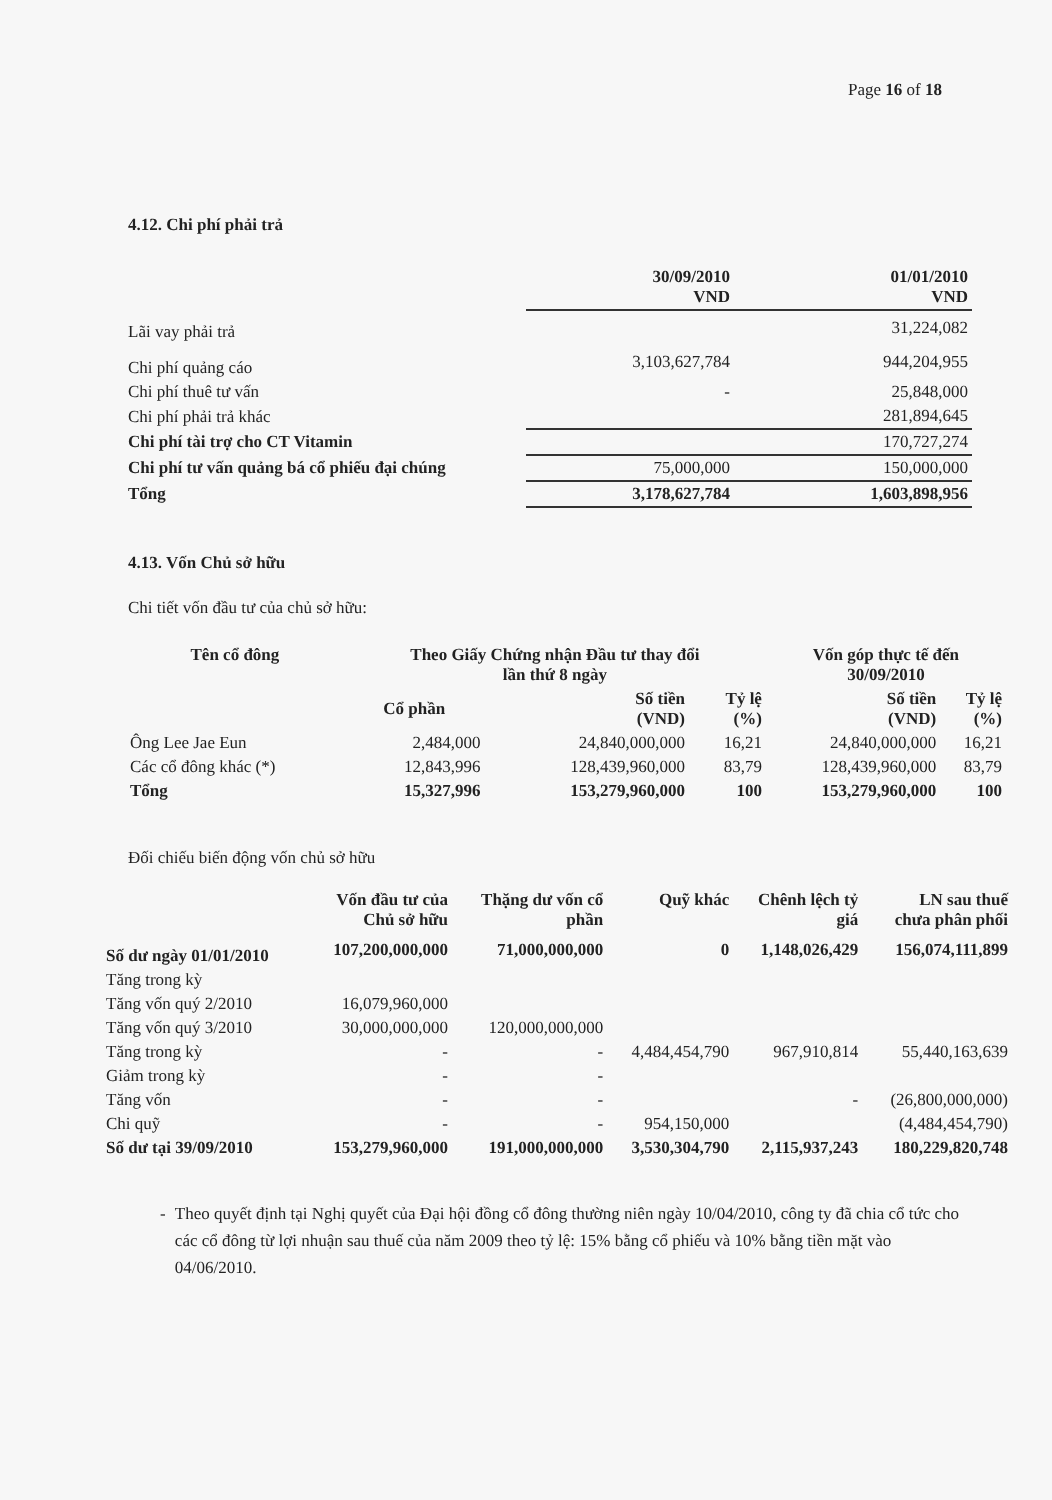Page 16 of 18
4.12. Chi phí phải trả
| | 30/09/2010 VND | 01/01/2010 VND |
| --- | --- | --- |
| Lãi vay phải trả | | 31,224,082 |
| Chi phí quảng cáo | 3,103,627,784 | 944,204,955 |
| Chi phí thuê tư vấn | - | 25,848,000 |
| Chi phí phải trả khác | | 281,894,645 |
| Chi phí tài trợ cho CT Vitamin | | 170,727,274 |
| Chi phí tư vấn quảng bá cổ phiếu đại chúng | 75,000,000 | 150,000,000 |
| Tổng | 3,178,627,784 | 1,603,898,956 |
4.13. Vốn Chủ sở hữu
Chi tiết vốn đầu tư của chủ sở hữu:
| Tên cổ đông | Theo Giấy Chứng nhận Đầu tư thay đổi lần thứ 8 ngày | | | Vốn góp thực tế đến 30/09/2010 | |
| --- | --- | --- | --- | --- | --- |
| | Cổ phần | Số tiền (VND) | Tỷ lệ (%) | Số tiền (VND) | Tỷ lệ (%) |
| Ông Lee Jae Eun | 2,484,000 | 24,840,000,000 | 16,21 | 24,840,000,000 | 16,21 |
| Các cổ đông khác (*) | 12,843,996 | 128,439,960,000 | 83,79 | 128,439,960,000 | 83,79 |
| Tổng | 15,327,996 | 153,279,960,000 | 100 | 153,279,960,000 | 100 |
Đối chiếu biến động vốn chủ sở hữu
| | Vốn đầu tư của Chủ sở hữu | Thặng dư vốn cổ phần | Quỹ khác | Chênh lệch tỷ giá | LN sau thuế chưa phân phối |
| --- | --- | --- | --- | --- | --- |
| Số dư ngày 01/01/2010 | 107,200,000,000 | 71,000,000,000 | 0 | 1,148,026,429 | 156,074,111,899 |
| Tăng trong kỳ | | | | | |
| Tăng vốn quý 2/2010 | 16,079,960,000 | | | | |
| Tăng vốn quý 3/2010 | 30,000,000,000 | 120,000,000,000 | | | |
| Tăng trong kỳ | - | - | 4,484,454,790 | 967,910,814 | 55,440,163,639 |
| Giảm trong kỳ | - | - | | | |
| Tăng vốn | - | - | | - | (26,800,000,000) |
| Chi quỹ | - | - | 954,150,000 | | (4,484,454,790) |
| Số dư tại 39/09/2010 | 153,279,960,000 | 191,000,000,000 | 3,530,304,790 | 2,115,937,243 | 180,229,820,748 |
- Theo quyết định tại Nghị quyết của Đại hội đồng cổ đông thường niên ngày 10/04/2010, công ty đã chia cổ tức cho các cổ đông từ lợi nhuận sau thuế của năm 2009 theo tỷ lệ: 15% bằng cổ phiếu và 10% bằng tiền mặt vào 04/06/2010.